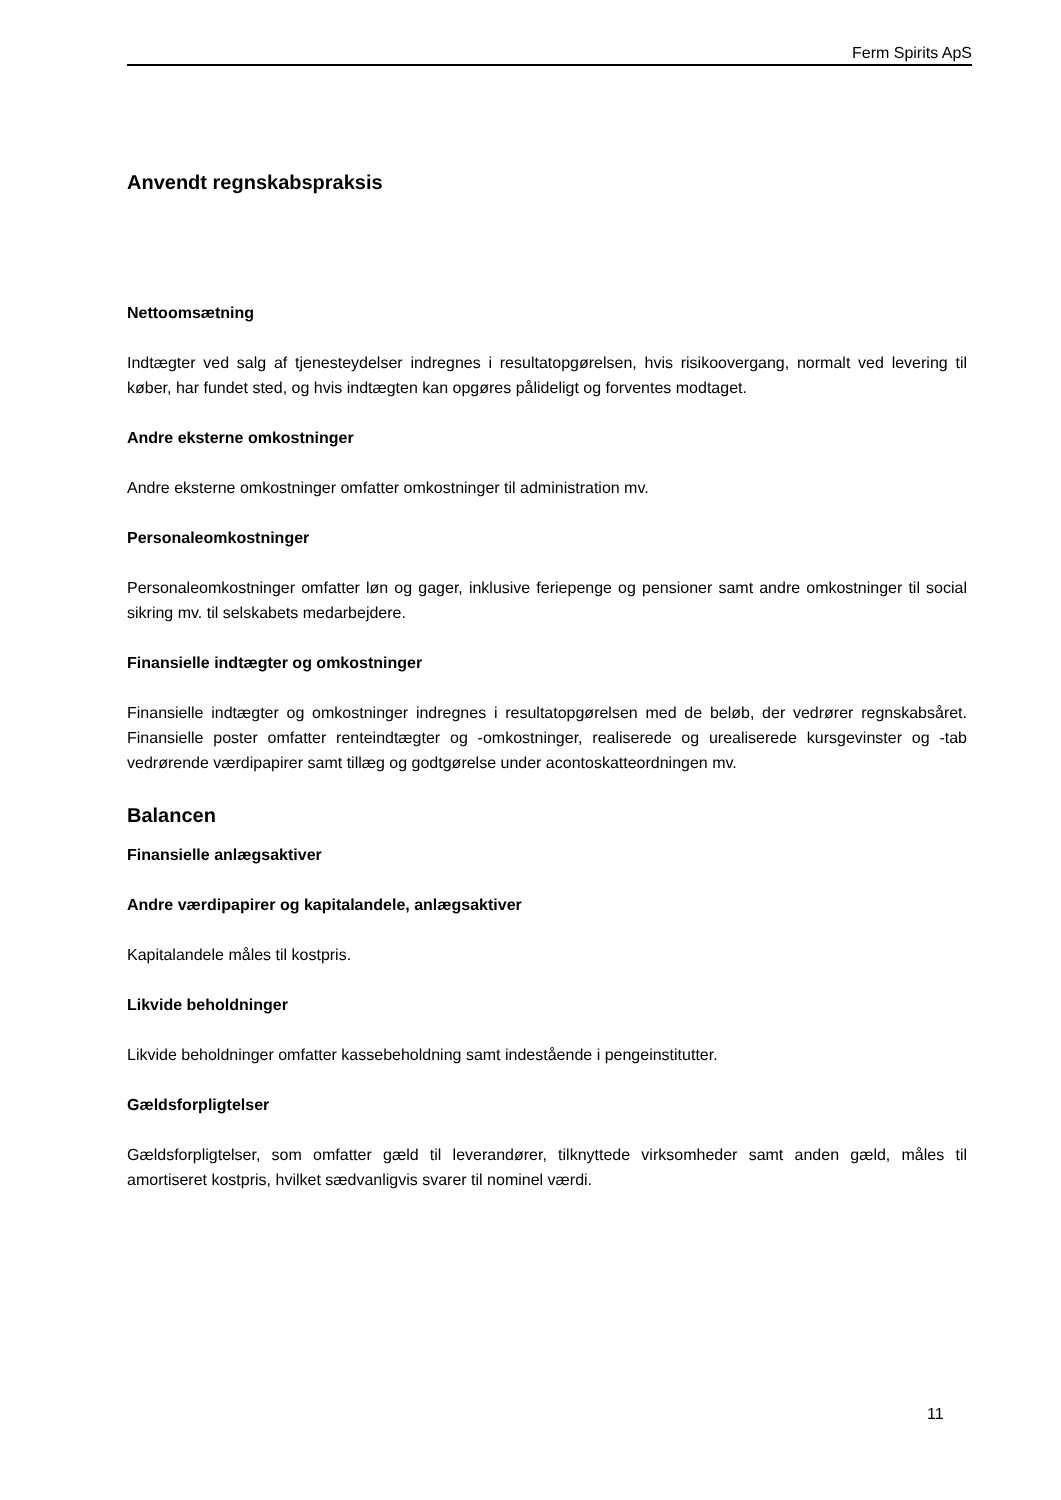Ferm Spirits ApS
Anvendt regnskabspraksis
Nettoomsætning
Indtægter ved salg af tjenesteydelser indregnes i resultatopgørelsen, hvis risikoovergang, normalt ved levering til køber, har fundet sted, og hvis indtægten kan opgøres pålideligt og forventes modtaget.
Andre eksterne omkostninger
Andre eksterne omkostninger omfatter omkostninger til administration mv.
Personaleomkostninger
Personaleomkostninger omfatter løn og gager, inklusive feriepenge og pensioner samt andre omkostninger til social sikring mv. til selskabets medarbejdere.
Finansielle indtægter og omkostninger
Finansielle indtægter og omkostninger indregnes i resultatopgørelsen med de beløb, der vedrører regnskabsåret. Finansielle poster omfatter renteindtægter og -omkostninger, realiserede og urealiserede kursgevinster og -tab vedrørende værdipapirer samt tillæg og godtgørelse under acontoskatteordningen mv.
Balancen
Finansielle anlægsaktiver
Andre værdipapirer og kapitalandele, anlægsaktiver
Kapitalandele måles til kostpris.
Likvide beholdninger
Likvide beholdninger omfatter kassebeholdning samt indestående i pengeinstitutter.
Gældsforpligtelser
Gældsforpligtelser, som omfatter gæld til leverandører, tilknyttede virksomheder samt anden gæld, måles til amortiseret kostpris, hvilket sædvanligvis svarer til nominel værdi.
11